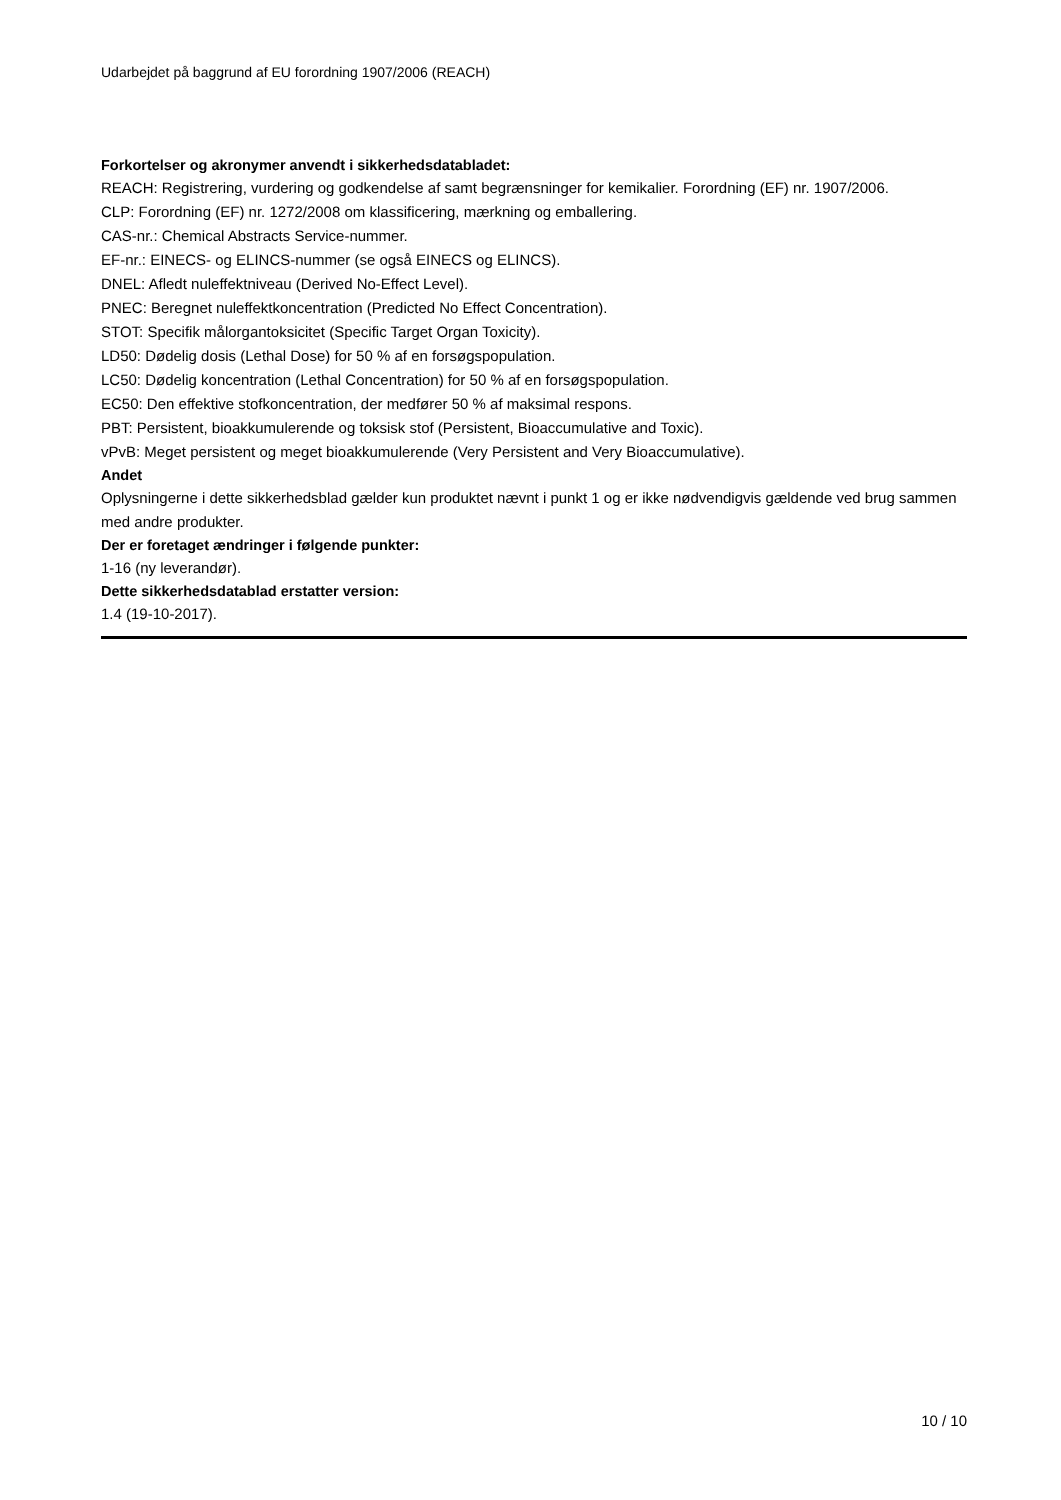Udarbejdet på baggrund af EU forordning 1907/2006 (REACH)
Forkortelser og akronymer anvendt i sikkerhedsdatabladet:
REACH: Registrering, vurdering og godkendelse af samt begrænsninger for kemikalier. Forordning (EF) nr. 1907/2006.
CLP: Forordning (EF) nr. 1272/2008 om klassificering, mærkning og emballering.
CAS-nr.: Chemical Abstracts Service-nummer.
EF-nr.: EINECS- og ELINCS-nummer (se også EINECS og ELINCS).
DNEL: Afledt nuleffektniveau (Derived No-Effect Level).
PNEC: Beregnet nuleffektkoncentration (Predicted No Effect Concentration).
STOT: Specifik målorgantoksicitet (Specific Target Organ Toxicity).
LD50: Dødelig dosis (Lethal Dose) for 50 % af en forsøgspopulation.
LC50: Dødelig koncentration (Lethal Concentration) for 50 % af en forsøgspopulation.
EC50: Den effektive stofkoncentration, der medfører 50 % af maksimal respons.
PBT: Persistent, bioakkumulerende og toksisk stof (Persistent, Bioaccumulative and Toxic).
vPvB: Meget persistent og meget bioakkumulerende (Very Persistent and Very Bioaccumulative).
Andet
Oplysningerne i dette sikkerhedsblad gælder kun produktet nævnt i punkt 1 og er ikke nødvendigvis gældende ved brug sammen med andre produkter.
Der er foretaget ændringer i følgende punkter:
1-16 (ny leverandør).
Dette sikkerhedsdatablad erstatter version:
1.4 (19-10-2017).
10 / 10